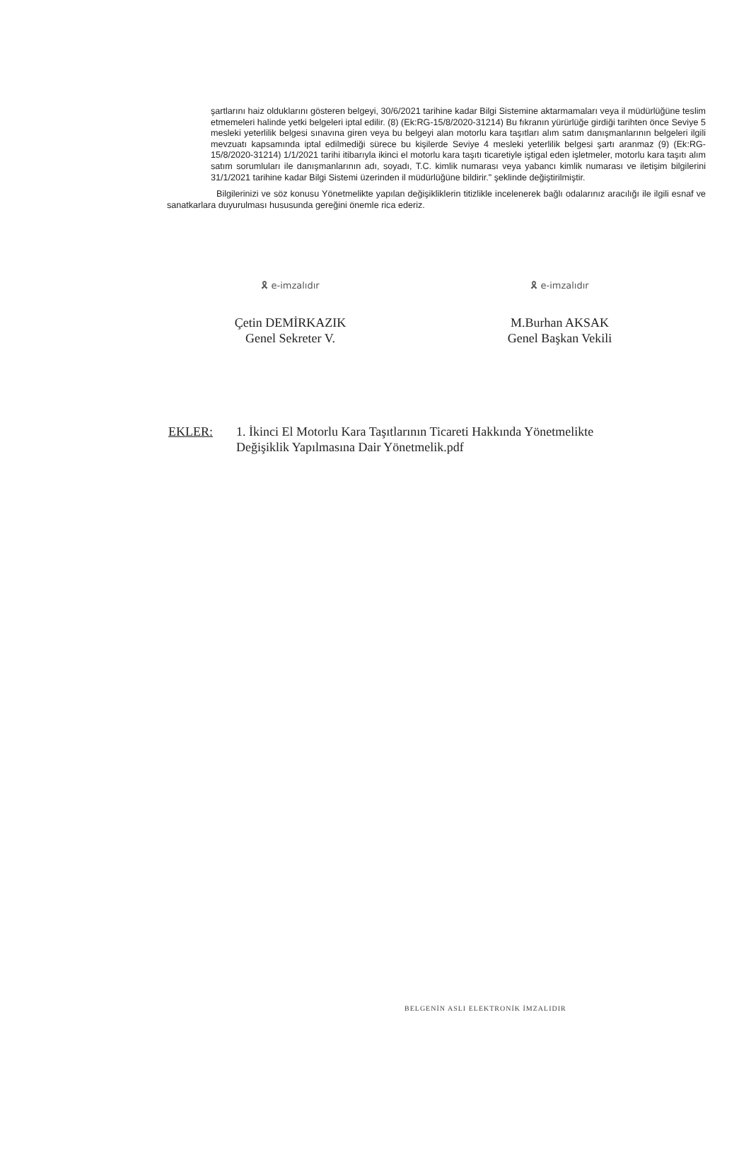şartlarını haiz olduklarını gösteren belgeyi, 30/6/2021 tarihine kadar Bilgi Sistemine aktarmamaları veya il müdürlüğüne teslim etmemeleri halinde yetki belgeleri iptal edilir. (8) (Ek:RG-15/8/2020-31214) Bu fıkranın yürürlüğe girdiği tarihten önce Seviye 5 mesleki yeterlilik belgesi sınavına giren veya bu belgeyi alan motorlu kara taşıtları alım satım danışmanlarının belgeleri ilgili mevzuatı kapsamında iptal edilmediği sürece bu kişilerde Seviye 4 mesleki yeterlilik belgesi şartı aranmaz (9) (Ek:RG-15/8/2020-31214) 1/1/2021 tarihi itibarıyla ikinci el motorlu kara taşıtı ticaretiyle iştigal eden işletmeler, motorlu kara taşıtı alım satım sorumluları ile danışmanlarının adı, soyadı, T.C. kimlik numarası veya yabancı kimlik numarası ve iletişim bilgilerini 31/1/2021 tarihine kadar Bilgi Sistemi üzerinden il müdürlüğüne bildirir." şeklinde değiştirilmiştir.
Bilgilerinizi ve söz konusu Yönetmelikte yapılan değişikliklerin titizlikle incelenerek bağlı odalarınız aracılığı ile ilgili esnaf ve sanatkarlara duyurulması hususunda gereğini önemle rica ederiz.
🎗 e-imzalıdır
Çetin DEMİRKAZIK
Genel Sekreter V.
🎗 e-imzalıdır
M.Burhan AKSAK
Genel Başkan Vekili
EKLER: 1. İkinci El Motorlu Kara Taşıtlarının Ticareti Hakkında Yönetmelikte
Değişiklik Yapılmasına Dair Yönetmelik.pdf
BELGENİN ASLI ELEKTRONİK İMZALIDIR